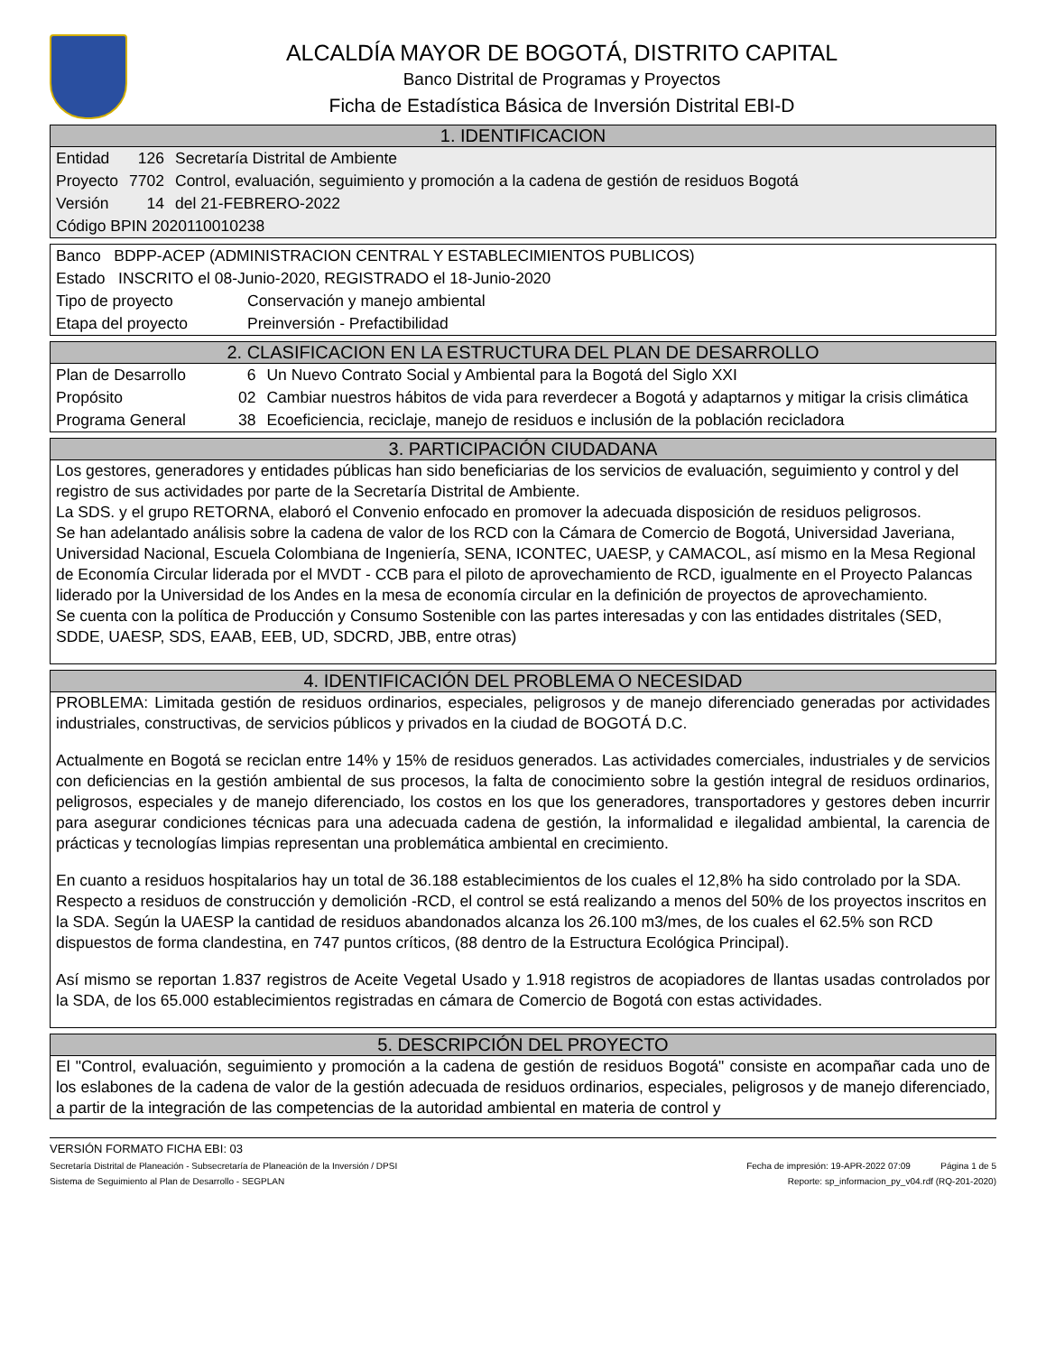ALCALDÍA MAYOR DE BOGOTÁ, DISTRITO CAPITAL
Banco Distrital de Programas y Proyectos
Ficha de Estadística Básica de Inversión Distrital EBI-D
1. IDENTIFICACION
| Entidad | 126 | Secretaría Distrital de Ambiente |
| Proyecto | 7702 | Control, evaluación, seguimiento y promoción a la cadena de gestión de residuos Bogotá |
| Versión | 14 | del 21-FEBRERO-2022 |
| Código BPIN 2020110010238 | | |
| Banco BDPP-ACEP (ADMINISTRACION CENTRAL Y ESTABLECIMIENTOS PUBLICOS) | |
| Estado INSCRITO el 08-Junio-2020, REGISTRADO el 18-Junio-2020 | |
| Tipo de proyecto | Conservación y manejo ambiental |
| Etapa del proyecto | Preinversión - Prefactibilidad |
2. CLASIFICACION EN LA ESTRUCTURA DEL PLAN DE DESARROLLO
| Plan de Desarrollo | 6 | Un Nuevo Contrato Social y Ambiental para la Bogotá del Siglo XXI |
| Propósito | 02 | Cambiar nuestros hábitos de vida para reverdecer a Bogotá y adaptarnos y mitigar la crisis climática |
| Programa General | 38 | Ecoeficiencia, reciclaje, manejo de residuos e inclusión de la población recicladora |
3. PARTICIPACIÓN CIUDADANA
Los gestores, generadores y entidades públicas han sido beneficiarias de los servicios de evaluación, seguimiento y control y del registro de sus actividades por parte de la Secretaría Distrital de Ambiente.
La SDS. y el grupo RETORNA, elaboró el Convenio enfocado en promover la adecuada disposición de residuos peligrosos.
Se han adelantado análisis sobre la cadena de valor de los RCD con la Cámara de Comercio de Bogotá, Universidad Javeriana, Universidad Nacional, Escuela Colombiana de Ingeniería, SENA, ICONTEC, UAESP, y CAMACOL, así mismo en la Mesa Regional de Economía Circular liderada por el MVDT - CCB para el piloto de aprovechamiento de RCD, igualmente en el Proyecto Palancas liderado por la Universidad de los Andes en la mesa de economía circular en la definición de proyectos de aprovechamiento.
Se cuenta con la política de Producción y Consumo Sostenible con las partes interesadas y con las entidades distritales (SED, SDDE, UAESP, SDS, EAAB, EEB, UD, SDCRD, JBB, entre otras)
4. IDENTIFICACIÓN DEL PROBLEMA O NECESIDAD
PROBLEMA: Limitada gestión de residuos ordinarios, especiales, peligrosos y de manejo diferenciado generadas por actividades industriales, constructivas, de servicios públicos y privados en la ciudad de BOGOTÁ D.C.
Actualmente en Bogotá se reciclan entre 14% y 15% de residuos generados. Las actividades comerciales, industriales y de servicios con deficiencias en la gestión ambiental de sus procesos, la falta de conocimiento sobre la gestión integral de residuos ordinarios, peligrosos, especiales y de manejo diferenciado, los costos en los que los generadores, transportadores y gestores deben incurrir para asegurar condiciones técnicas para una adecuada cadena de gestión, la informalidad e ilegalidad ambiental, la carencia de prácticas y tecnologías limpias representan una problemática ambiental en crecimiento.
En cuanto a residuos hospitalarios hay un total de 36.188 establecimientos de los cuales el 12,8% ha sido controlado por la SDA. Respecto a residuos de construcción y demolición -RCD, el control se está realizando a menos del 50% de los proyectos inscritos en la SDA. Según la UAESP la cantidad de residuos abandonados alcanza los 26.100 m3/mes, de los cuales el 62.5% son RCD dispuestos de forma clandestina, en 747 puntos críticos, (88 dentro de la Estructura Ecológica Principal).
Así mismo se reportan 1.837 registros de Aceite Vegetal Usado y 1.918 registros de acopiadores de llantas usadas controlados por la SDA, de los 65.000 establecimientos registradas en cámara de Comercio de Bogotá con estas actividades.
5. DESCRIPCIÓN DEL PROYECTO
El "Control, evaluación, seguimiento y promoción a la cadena de gestión de residuos Bogotá" consiste en acompañar cada uno de los eslabones de la cadena de valor de la gestión adecuada de residuos ordinarios, especiales, peligrosos y de manejo diferenciado, a partir de la integración de las competencias de la autoridad ambiental en materia de control y
VERSIÓN FORMATO FICHA EBI: 03
Secretaría Distrital de Planeación - Subsecretaría de Planeación de la Inversión / DPSI Fecha de impresión: 19-APR-2022 07:09 Página 1 de 5
Sistema de Seguimiento al Plan de Desarrollo - SEGPLAN Reporte: sp_informacion_py_v04.rdf (RQ-201-2020)